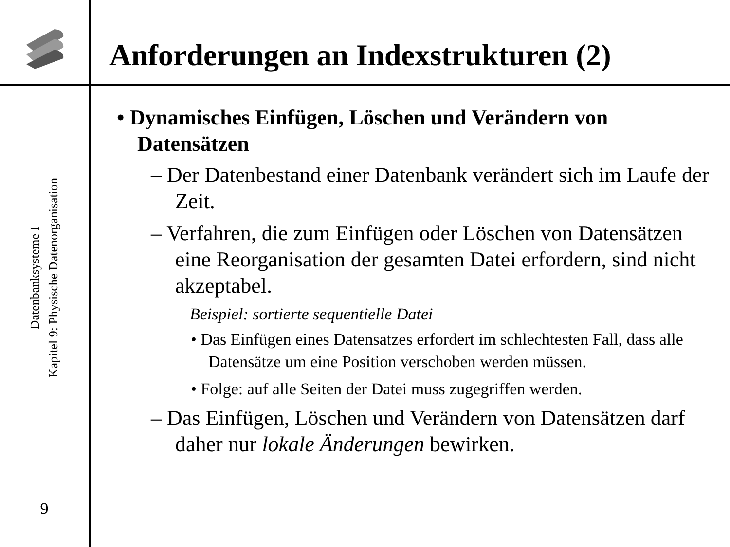Datenbanksysteme I
Kapitel 9: Physische Datenorganisation
9
Anforderungen an Indexstrukturen (2)
• Dynamisches Einfügen, Löschen und Verändern von Datensätzen
– Der Datenbestand einer Datenbank verändert sich im Laufe der Zeit.
– Verfahren, die zum Einfügen oder Löschen von Datensätzen eine Reorganisation der gesamten Datei erfordern, sind nicht akzeptabel.
Beispiel: sortierte sequentielle Datei
• Das Einfügen eines Datensatzes erfordert im schlechtesten Fall, dass alle Datensätze um eine Position verschoben werden müssen.
• Folge: auf alle Seiten der Datei muss zugegriffen werden.
– Das Einfügen, Löschen und Verändern von Datensätzen darf daher nur lokale Änderungen bewirken.